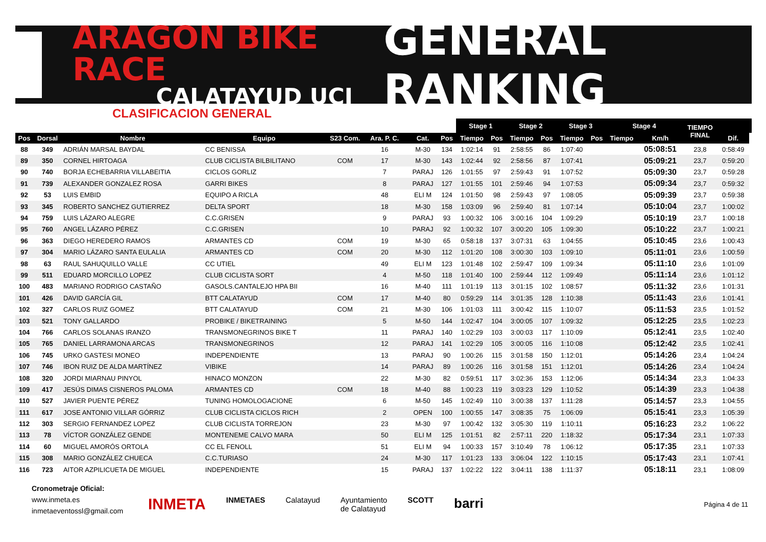ARAGON BIKE RACE
CALATAYUD UCI
GENERAL RANKING
CLASIFICACION GENERAL
| | | | | | | | | | Stage 1 | | Stage 2 | | Stage 3 | | Stage 4 | | TIEMPO FINAL | | |
| Pos | Dorsal | Nombre | Equipo | S23 Com. | Ara. P. C. | | Cat. | Pos | Tiempo | Pos | Tiempo | Pos | Tiempo | Pos | Tiempo | | | Km/h | Dif. |
| 88 | 349 | ADRIÁN MARSAL BAYDAL | CC BENISSA | | 16 | | M-30 | 134 | 1:02:14 | 91 | 2:58:55 | 86 | 1:07:40 | | | 05:08:51 | 23,8 | 0:58:49 | |
| 89 | 350 | CORNEL HIRTOAGA | CLUB CICLISTA BILBILITANO | COM | 17 | | M-30 | 143 | 1:02:44 | 92 | 2:58:56 | 87 | 1:07:41 | | | 05:09:21 | 23,7 | 0:59:20 | |
| 90 | 740 | BORJA ECHEBARRIA VILLABEITIA | CICLOS GORLIZ | | 7 | | PARAJ | 126 | 1:01:55 | 97 | 2:59:43 | 91 | 1:07:52 | | | 05:09:30 | 23,7 | 0:59:28 | |
| 91 | 739 | ALEXANDER GONZALEZ ROSA | GARRI BIKES | | 8 | | PARAJ | 127 | 1:01:55 | 101 | 2:59:46 | 94 | 1:07:53 | | | 05:09:34 | 23,7 | 0:59:32 | |
| 92 | 53 | LUIS EMBID | EQUIPO A RICLA | | 48 | | ELI M | 124 | 1:01:50 | 98 | 2:59:43 | 97 | 1:08:05 | | | 05:09:39 | 23,7 | 0:59:38 | |
| 93 | 345 | ROBERTO SANCHEZ GUTIERREZ | DELTA SPORT | | 18 | | M-30 | 158 | 1:03:09 | 96 | 2:59:40 | 81 | 1:07:14 | | | 05:10:04 | 23,7 | 1:00:02 | |
| 94 | 759 | LUIS LÁZARO ALEGRE | C.C.GRISEN | | 9 | | PARAJ | 93 | 1:00:32 | 106 | 3:00:16 | 104 | 1:09:29 | | | 05:10:19 | 23,7 | 1:00:18 | |
| 95 | 760 | ANGEL LÁZARO PÉREZ | C.C.GRISEN | | 10 | | PARAJ | 92 | 1:00:32 | 107 | 3:00:20 | 105 | 1:09:30 | | | 05:10:22 | 23,7 | 1:00:21 | |
| 96 | 363 | DIEGO HEREDERO RAMOS | ARMANTES CD | COM | 19 | | M-30 | 65 | 0:58:18 | 137 | 3:07:31 | 63 | 1:04:55 | | | 05:10:45 | 23,6 | 1:00:43 | |
| 97 | 304 | MARIO LÁZARO SANTA EULALIA | ARMANTES CD | COM | 20 | | M-30 | 112 | 1:01:20 | 108 | 3:00:30 | 103 | 1:09:10 | | | 05:11:01 | 23,6 | 1:00:59 | |
| 98 | 63 | RAUL SAHUQUILLO VALLE | CC UTIEL | | 49 | | ELI M | 123 | 1:01:48 | 102 | 2:59:47 | 109 | 1:09:34 | | | 05:11:10 | 23,6 | 1:01:09 | |
| 99 | 511 | EDUARD MORCILLO LOPEZ | CLUB CICLISTA SORT | | 4 | | M-50 | 118 | 1:01:40 | 100 | 2:59:44 | 112 | 1:09:49 | | | 05:11:14 | 23,6 | 1:01:12 | |
| 100 | 483 | MARIANO RODRIGO CASTAÑO | GASOLS.CANTALEJO HPA BII | | 16 | | M-40 | 111 | 1:01:19 | 113 | 3:01:15 | 102 | 1:08:57 | | | 05:11:32 | 23,6 | 1:01:31 | |
| 101 | 426 | DAVID GARCÍA GIL | BTT CALATAYUD | COM | 17 | | M-40 | 80 | 0:59:29 | 114 | 3:01:35 | 128 | 1:10:38 | | | 05:11:43 | 23,6 | 1:01:41 | |
| 102 | 327 | CARLOS RUIZ GOMEZ | BTT CALATAYUD | COM | 21 | | M-30 | 106 | 1:01:03 | 111 | 3:00:42 | 115 | 1:10:07 | | | 05:11:53 | 23,5 | 1:01:52 | |
| 103 | 521 | TONY GALLARDO | PROBIKE / BIKETRAINING | | 5 | | M-50 | 144 | 1:02:47 | 104 | 3:00:05 | 107 | 1:09:32 | | | 05:12:25 | 23,5 | 1:02:23 | |
| 104 | 766 | CARLOS SOLANAS IRANZO | TRANSMONEGRINOS BIKE T | | 11 | | PARAJ | 140 | 1:02:29 | 103 | 3:00:03 | 117 | 1:10:09 | | | 05:12:41 | 23,5 | 1:02:40 | |
| 105 | 765 | DANIEL LARRAMONA ARCAS | TRANSMONEGRINOS | | 12 | | PARAJ | 141 | 1:02:29 | 105 | 3:00:05 | 116 | 1:10:08 | | | 05:12:42 | 23,5 | 1:02:41 | |
| 106 | 745 | URKO GASTESI MONEO | INDEPENDIENTE | | 13 | | PARAJ | 90 | 1:00:26 | 115 | 3:01:58 | 150 | 1:12:01 | | | 05:14:26 | 23,4 | 1:04:24 | |
| 107 | 746 | IBON RUIZ DE ALDA MARTÍNEZ | VIBIKE | | 14 | | PARAJ | 89 | 1:00:26 | 116 | 3:01:58 | 151 | 1:12:01 | | | 05:14:26 | 23,4 | 1:04:24 | |
| 108 | 320 | JORDI MIARNAU PINYOL | HINACO MONZON | | 22 | | M-30 | 82 | 0:59:51 | 117 | 3:02:36 | 153 | 1:12:06 | | | 05:14:34 | 23,3 | 1:04:33 | |
| 109 | 417 | JESÚS DIMAS CISNEROS PALOMA | ARMANTES CD | COM | 18 | | M-40 | 88 | 1:00:23 | 119 | 3:03:23 | 129 | 1:10:52 | | | 05:14:39 | 23,3 | 1:04:38 | |
| 110 | 527 | JAVIER PUENTE PÉREZ | TUNING HOMOLOGACIONE | | 6 | | M-50 | 145 | 1:02:49 | 110 | 3:00:38 | 137 | 1:11:28 | | | 05:14:57 | 23,3 | 1:04:55 | |
| 111 | 617 | JOSE ANTONIO VILLAR GÓRRIZ | CLUB CICLISTA CICLOS RICH | | 2 | | OPEN | 100 | 1:00:55 | 147 | 3:08:35 | 75 | 1:06:09 | | | 05:15:41 | 23,3 | 1:05:39 | |
| 112 | 303 | SERGIO FERNANDEZ LOPEZ | CLUB CICLISTA TORREJON | | 23 | | M-30 | 97 | 1:00:42 | 132 | 3:05:30 | 119 | 1:10:11 | | | 05:16:23 | 23,2 | 1:06:22 | |
| 113 | 78 | VÍCTOR GONZÁLEZ GENDE | MONTENEME CALVO MARA | | 50 | | ELI M | 125 | 1:01:51 | 82 | 2:57:11 | 220 | 1:18:32 | | | 05:17:34 | 23,1 | 1:07:33 | |
| 114 | 60 | MIGUEL AMORÓS ORTOLA | CC EL FENOLL | | 51 | | ELI M | 94 | 1:00:33 | 157 | 3:10:49 | 78 | 1:06:12 | | | 05:17:35 | 23,1 | 1:07:33 | |
| 115 | 308 | MARIO GONZÁLEZ CHUECA | C.C.TURIASO | | 24 | | M-30 | 117 | 1:01:23 | 133 | 3:06:04 | 122 | 1:10:15 | | | 05:17:43 | 23,1 | 1:07:41 | |
| 116 | 723 | AITOR AZPILICUETA DE MIGUEL | INDEPENDIENTE | | 15 | | PARAJ | 137 | 1:02:22 | 122 | 3:04:11 | 138 | 1:11:37 | | | 05:18:11 | 23,1 | 1:08:09 | |
Cronometraje Oficial:
www.inmeta.es
inmetaeventossl@gmail.com
INMETA INMETAES Calatayud Ayuntamiento
de Calatayud SCOTT barri
Página 4 de 11